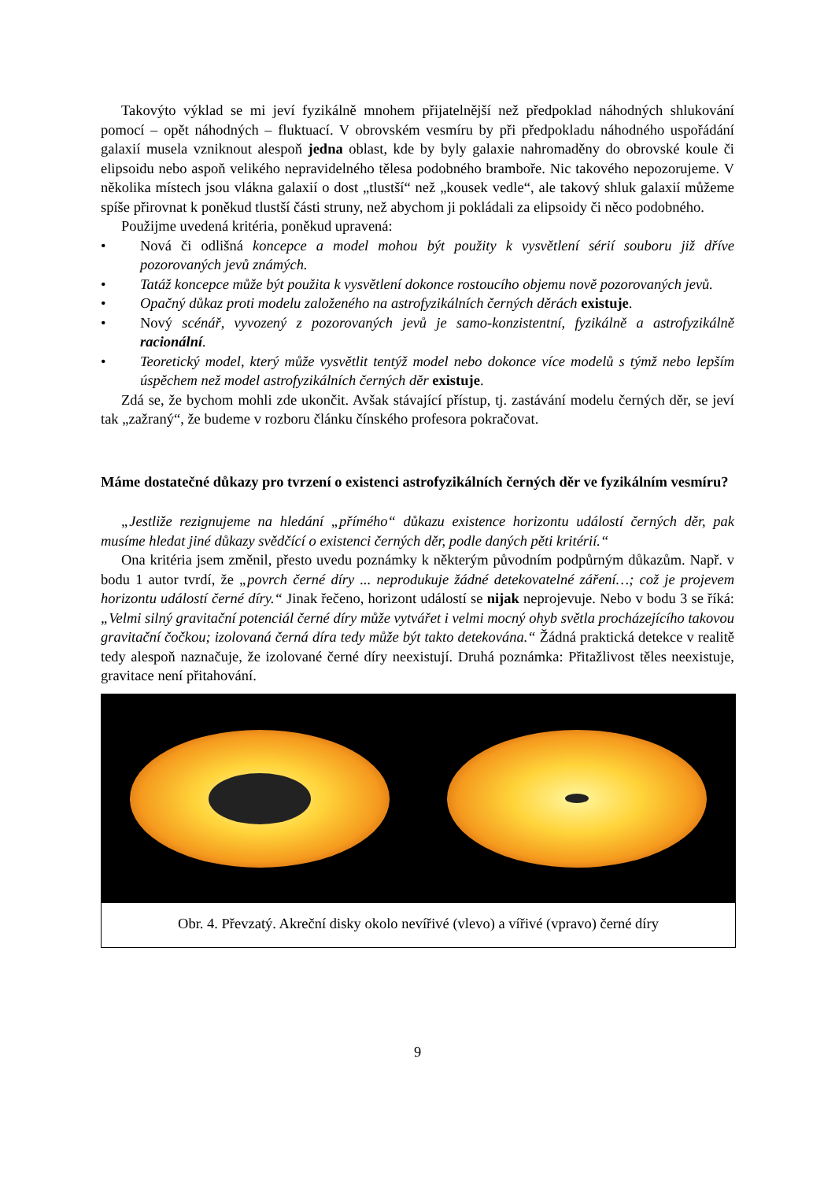Takovýto výklad se mi jeví fyzikálně mnohem přijatelnější než předpoklad náhodných shlukování pomocí – opět náhodných – fluktuací. V obrovském vesmíru by při předpokladu náhodného uspořádání galaxií musela vzniknout alespoň jedna oblast, kde by byly galaxie nahromaděny do obrovské koule či elipsoidu nebo aspoň velikého nepravidelného tělesa podobného bramboře. Nic takového nepozorujeme. V několika místech jsou vlákna galaxií o dost „tlustší“ než „kousek vedle“, ale takový shluk galaxií můžeme spíše přirovnat k poněkud tlustší části struny, než abychom ji pokládali za elipsoidy či něco podobného.
Použijme uvedená kritéria, poněkud upravená:
• Nová či odlišná koncepce a model mohou být použity k vysvětlení sérií souboru již dříve pozorovaných jevů známých.
• Tatáž koncepce může být použita k vysvětlení dokonce rostoucího objemu nově pozorovaných jevů.
• Opačný důkaz proti modelu založeného na astrofyzikálních černých děrách existuje.
• Nový scénář, vyvozený z pozorovaných jevů je samo-konzistentní, fyzikálně a astrofyzikálně racionální.
• Teoretický model, který může vysvětlit tentýž model nebo dokonce více modelů s týmž nebo lepším úspěchem než model astrofyzikálních černých děr existuje.
Zdá se, že bychom mohli zde ukončit. Avšak stávající přístup, tj. zastávání modelu černých děr, se jeví tak „zažraný“, že budeme v rozboru článku čínského profesora pokračovat.
Máme dostatečné důkazy pro tvrzení o existenci astrofyzikálních černých děr ve fyzikálním vesmíru?
„Jestliže rezignujeme na hledání „přímého“ důkazu existence horizontu událostí černých děr, pak musíme hledat jiné důkazy svědčící o existenci černých děr, podle daných pěti kritérií.“
Ona kritéria jsem změnil, přesto uvedu poznámky k některým původním podpůrným důkazům. Např. v bodu 1 autor tvrdí, že „povrch černé díry ... neprodukuje žádné detekovatelné záření…; což je projevem horizontu událostí černé díry.“ Jinak řečeno, horizont událostí se nijak neprojevuje. Nebo v bodu 3 se říká: „Velmi silný gravitační potenciál černé díry může vytvářet i velmi mocný ohyb světla procházejícího takovou gravitační čočkou; izolovaná černá díra tedy může být takto detekována.“ Žádná praktická detekce v realitě tedy alespoň naznačuje, že izolované černé díry neexistují. Druhá poznámka: Přitažlivost těles neexistuje, gravitace není přitahování.
Obr. 4. Převzatý. Akreční disky okolo nevířivé (vlevo) a vířivé (vpravo) černé díry
9